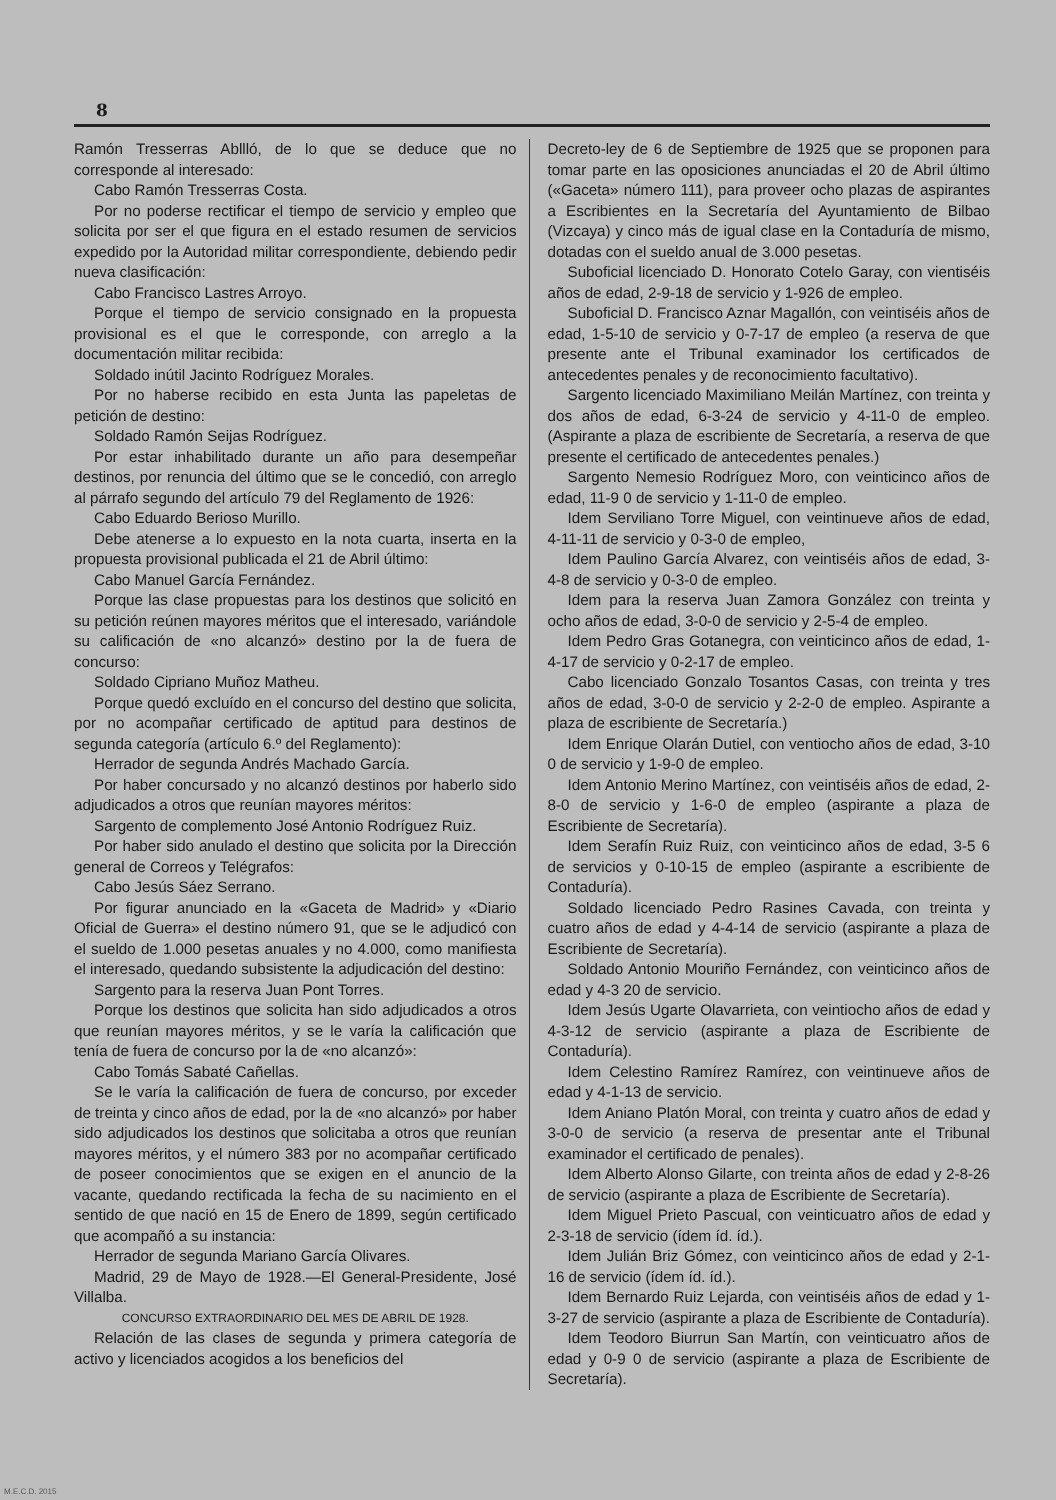8
Ramón Tresserras Abllló, de lo que se deduce que no corresponde al interesado:
Cabo Ramón Tresserras Costa.
Por no poderse rectificar el tiempo de servicio y empleo que solicita por ser el que figura en el estado resumen de servicios expedido por la Autoridad militar correspondiente, debiendo pedir nueva clasificación:
Cabo Francisco Lastres Arroyo.
Porque el tiempo de servicio consignado en la propuesta provisional es el que le corresponde, con arreglo a la documentación militar recibida:
Soldado inútil Jacinto Rodríguez Morales.
Por no haberse recibido en esta Junta las papeletas de petición de destino:
Soldado Ramón Seijas Rodríguez.
Por estar inhabilitado durante un año para desempeñar destinos, por renuncia del último que se le concedió, con arreglo al párrafo segundo del artículo 79 del Reglamento de 1926:
Cabo Eduardo Berioso Murillo.
Debe atenerse a lo expuesto en la nota cuarta, inserta en la propuesta provisional publicada el 21 de Abril último:
Cabo Manuel García Fernández.
Porque las clase propuestas para los destinos que solicitó en su petición reúnen mayores méritos que el interesado, variándole su calificación de «no alcanzó» destino por la de fuera de concurso:
Soldado Cipriano Muñoz Matheu.
Porque quedó excluído en el concurso del destino que solicita, por no acompañar certificado de aptitud para destinos de segunda categoría (artículo 6.º del Reglamento):
Herrador de segunda Andrés Machado García.
Por haber concursado y no alcanzó destinos por haberlo sido adjudicados a otros que reunían mayores méritos:
Sargento de complemento José Antonio Rodríguez Ruiz.
Por haber sido anulado el destino que solicita por la Dirección general de Correos y Telégrafos:
Cabo Jesús Sáez Serrano.
Por figurar anunciado en la «Gaceta de Madrid» y «Diario Oficial de Guerra» el destino número 91, que se le adjudicó con el sueldo de 1.000 pesetas anuales y no 4.000, como manifiesta el interesado, quedando subsistente la adjudicación del destino:
Sargento para la reserva Juan Pont Torres.
Porque los destinos que solicita han sido adjudicados a otros que reunían mayores méritos, y se le varía la calificación que tenía de fuera de concurso por la de «no alcanzó»:
Cabo Tomás Sabaté Cañellas.
Se le varía la calificación de fuera de concurso, por exceder de treinta y cinco años de edad, por la de «no alcanzó» por haber sido adjudicados los destinos que solicitaba a otros que reunían mayores méritos, y el número 383 por no acompañar certificado de poseer conocimientos que se exigen en el anuncio de la vacante, quedando rectificada la fecha de su nacimiento en el sentido de que nació en 15 de Enero de 1899, según certificado que acompañó a su instancia:
Herrador de segunda Mariano García Olivares.
Madrid, 29 de Mayo de 1928.—El General-Presidente, José Villalba.
CONCURSO EXTRAORDINARIO DEL MES DE ABRIL DE 1928.
Relación de las clases de segunda y primera categoría de activo y licenciados acogidos a los beneficios del
Decreto-ley de 6 de Septiembre de 1925 que se proponen para tomar parte en las oposiciones anunciadas el 20 de Abril último («Gaceta» número 111), para proveer ocho plazas de aspirantes a Escribientes en la Secretaría del Ayuntamiento de Bilbao (Vizcaya) y cinco más de igual clase en la Contaduría de mismo, dotadas con el sueldo anual de 3.000 pesetas.
Suboficial licenciado D. Honorato Cotelo Garay, con vientiséis años de edad, 2-9-18 de servicio y 1-926 de empleo.
Suboficial D. Francisco Aznar Magallón, con veintiséis años de edad, 1-5-10 de servicio y 0-7-17 de empleo (a reserva de que presente ante el Tribunal examinador los certificados de antecedentes penales y de reconocimiento facultativo).
Sargento licenciado Maximiliano Meilán Martínez, con treinta y dos años de edad, 6-3-24 de servicio y 4-11-0 de empleo. (Aspirante a plaza de escribiente de Secretaría, a reserva de que presente el certificado de antecedentes penales.)
Sargento Nemesio Rodríguez Moro, con veinticinco años de edad, 11-9 0 de servicio y 1-11-0 de empleo.
Idem Serviliano Torre Miguel, con veintinueve años de edad, 4-11-11 de servicio y 0-3-0 de empleo,
Idem Paulino García Alvarez, con veintiséis años de edad, 3-4-8 de servicio y 0-3-0 de empleo.
Idem para la reserva Juan Zamora González con treinta y ocho años de edad, 3-0-0 de servicio y 2-5-4 de empleo.
Idem Pedro Gras Gotanegra, con veinticinco años de edad, 1-4-17 de servicio y 0-2-17 de empleo.
Cabo licenciado Gonzalo Tosantos Casas, con treinta y tres años de edad, 3-0-0 de servicio y 2-2-0 de empleo. Aspirante a plaza de escribiente de Secretaría.)
Idem Enrique Olarán Dutiel, con ventiocho años de edad, 3-10 0 de servicio y 1-9-0 de empleo.
Idem Antonio Merino Martínez, con veintiséis años de edad, 2-8-0 de servicio y 1-6-0 de empleo (aspirante a plaza de Escribiente de Secretaría).
Idem Serafín Ruiz Ruiz, con veinticinco años de edad, 3-5 6 de servicios y 0-10-15 de empleo (aspirante a escribiente de Contaduría).
Soldado licenciado Pedro Rasines Cavada, con treinta y cuatro años de edad y 4-4-14 de servicio (aspirante a plaza de Escribiente de Secretaría).
Soldado Antonio Mouriño Fernández, con veinticinco años de edad y 4-3 20 de servicio.
Idem Jesús Ugarte Olavarrieta, con veintiocho años de edad y 4-3-12 de servicio (aspirante a plaza de Escribiente de Contaduría).
Idem Celestino Ramírez Ramírez, con veintinueve años de edad y 4-1-13 de servicio.
Idem Aniano Platón Moral, con treinta y cuatro años de edad y 3-0-0 de servicio (a reserva de presentar ante el Tribunal examinador el certificado de penales).
Idem Alberto Alonso Gilarte, con treinta años de edad y 2-8-26 de servicio (aspirante a plaza de Escribiente de Secretaría).
Idem Miguel Prieto Pascual, con veinticuatro años de edad y 2-3-18 de servicio (ídem íd. íd.).
Idem Julián Briz Gómez, con veinticinco años de edad y 2-1-16 de servicio (ídem íd. íd.).
Idem Bernardo Ruiz Lejarda, con veintiséis años de edad y 1-3-27 de servicio (aspirante a plaza de Escribiente de Contaduría).
Idem Teodoro Biurrun San Martín, con veinticuatro años de edad y 0-9 0 de servicio (aspirante a plaza de Escribiente de Secretaría).
M.E.C.D. 2015